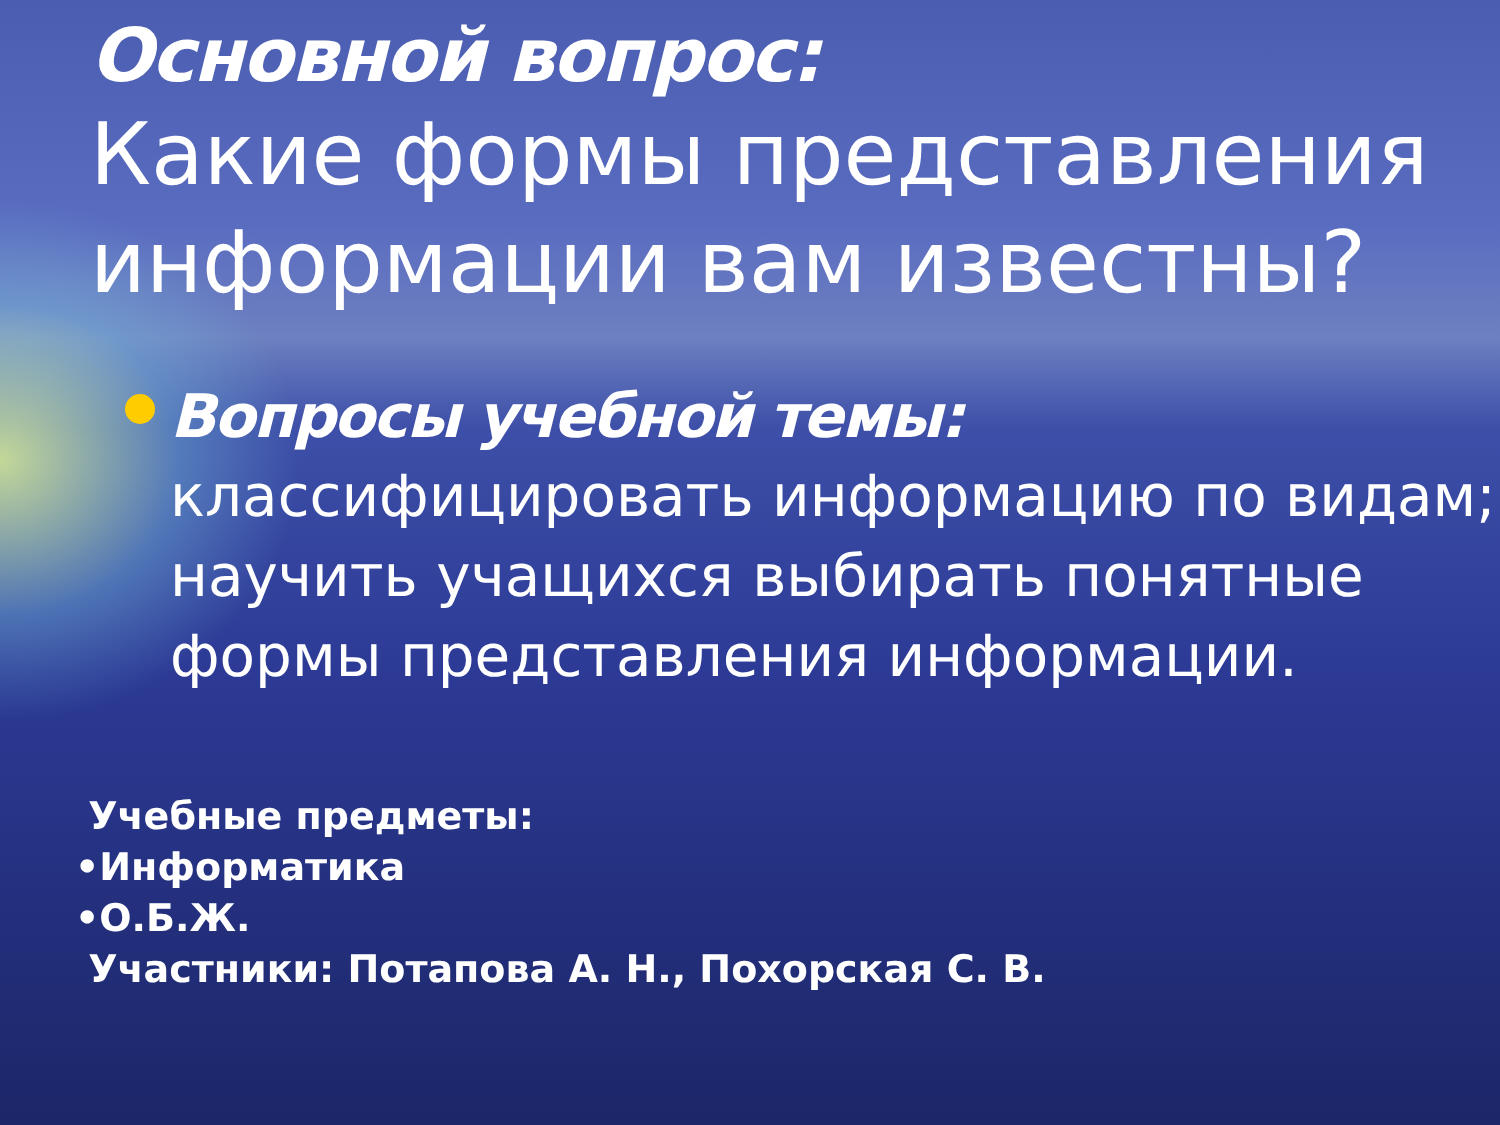Основной вопрос:
Какие формы представления информации вам известны?
Вопросы учебной темы:
классифицировать информацию по видам; научить учащихся выбирать понятные формы представления информации.
Учебные предметы:
•Информатика
•О.Б.Ж.
Участники: Потапова А. Н., Похорская С. В.